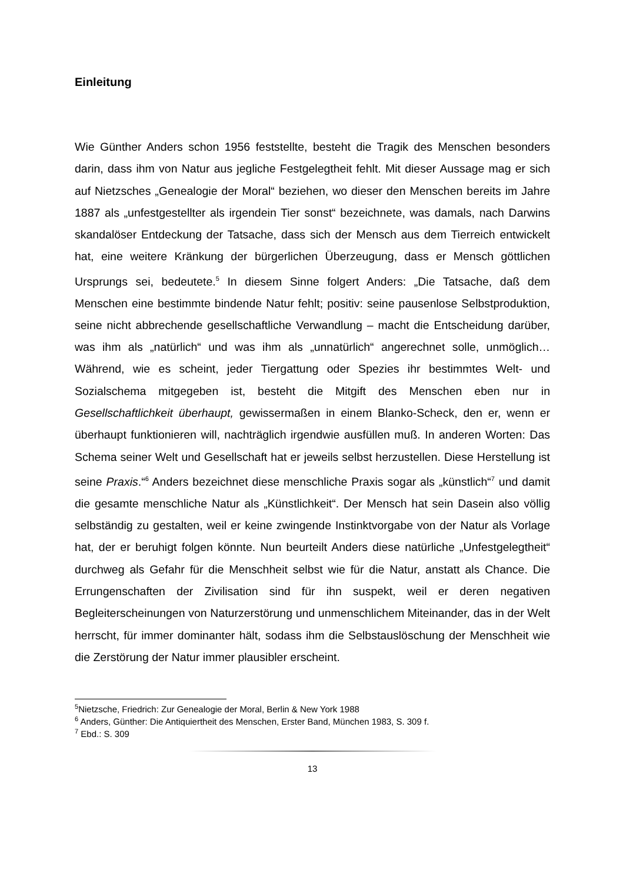Einleitung
Wie Günther Anders schon 1956 feststellte, besteht die Tragik des Menschen besonders darin, dass ihm von Natur aus jegliche Festgelegtheit fehlt. Mit dieser Aussage mag er sich auf Nietzsches „Genealogie der Moral“ beziehen, wo dieser den Menschen bereits im Jahre 1887 als „unfestgestellter als irgendein Tier sonst“ bezeichnete, was damals, nach Darwins skandalöser Entdeckung der Tatsache, dass sich der Mensch aus dem Tierreich entwickelt hat, eine weitere Kränkung der bürgerlichen Überzeugung, dass er Mensch göttlichen Ursprungs sei, bedeutete.<sup>5</sup> In diesem Sinne folgert Anders: „Die Tatsache, daß dem Menschen eine bestimmte bindende Natur fehlt; positiv: seine pausenlose Selbstproduktion, seine nicht abbrechende gesellschaftliche Verwandlung – macht die Entscheidung darüber, was ihm als „natürlich“ und was ihm als „unnatürlich“ angerechnet solle, unmöglich…Während, wie es scheint, jeder Tiergattung oder Spezies ihr bestimmtes Welt- und Sozialschema mitgegeben ist, besteht die Mitgift des Menschen eben nur in Gesellschaftlichkeit überhaupt, gewissermaßen in einem Blanko-Scheck, den er, wenn er überhaupt funktionieren will, nachträglich irgendwie ausfüllen muß. In anderen Worten: Das Schema seiner Welt und Gesellschaft hat er jeweils selbst herzustellen. Diese Herstellung ist seine Praxis.“<sup>6</sup> Anders bezeichnet diese menschliche Praxis sogar als „künstlich“<sup>7</sup> und damit die gesamte menschliche Natur als „Künstlichkeit“. Der Mensch hat sein Dasein also völlig selbständig zu gestalten, weil er keine zwingende Instinktvorgabe von der Natur als Vorlage hat, der er beruhigt folgen könnte. Nun beurteilt Anders diese natürliche „Unfestgelegtheit“ durchweg als Gefahr für die Menschheit selbst wie für die Natur, anstatt als Chance. Die Errungenschaften der Zivilisation sind für ihn suspekt, weil er deren negativen Begleiterscheinungen von Naturzerstörung und unmenschlichem Miteinander, das in der Welt herrscht, für immer dominanter hält, sodass ihm die Selbstauslöschung der Menschheit wie die Zerstörung der Natur immer plausibler erscheint.
<sup>5</sup> Nietzsche, Friedrich: Zur Genealogie der Moral, Berlin & New York 1988
<sup>6</sup> Anders, Günther: Die Antiquiertheit des Menschen, Erster Band, München 1983, S. 309 f.
<sup>7</sup> Ebd.: S. 309
13